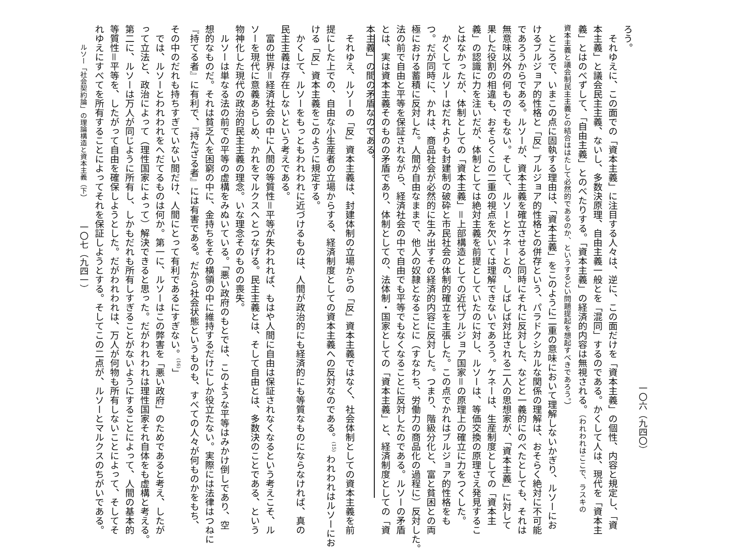一〇六（九四〇）
ろう。
それゆえに、この面での「資本主義」に注目する人々は、逆に、この面だけを「資本主義」の個性、内容と規定し、「資
本主義」と議会民主主義、ないし、多数決原理、自由主義一般とを「混同」するのである。かくして人は、現代を「資本主
義」とはのべずして、「自由主義」とのべたりする。「資本主義」の経済的内容は無視される。（われわれはここで、ラスキの
資本主義と議会制民主主義との結合ははたして必然的であるのか、というするどい問題提起を想起すべきであろう。）
ところで、いまこの点に固執する理由は、「資本主義」をこのように二重の意味において理解しないかぎり、ルソーにお
けるブルジョア的性格と「反」ブルジョア的性格との併存という、パラドクシカルな関係の理解は、おそらく絶対に不可能
であろうからである。ルソーが、資本主義を確立させると同時にそれに反対した、などと一義的にのべたとしても、それは
無意味以外の何ものでもない。そして、ルソーとケネーとの、しばしば対比される二人の思想家が、「資本主義」に対して
果した役割の相違も、おそらくこの二重の視点を欠いては理解できないであろう。ケネーは、生産制度としての「資本主
義」の認識に力を注いだが、体制としては絶対主義を前提としていたのに対し、ルソーは、等価交換の原理さえ発見するこ
とはなかったが、体制としての「資本主義」＝上部構造としての近代ブルジョア国家＝の原理上の確立に力をつくした。
かくしてルソーはだれよりも封建制の破砕と市民社会の体制的確立を主張した。この点でかれはブルジョア的性格をも
つ。だが同時に、かれは、商品社会が必然的に生み出すその経済的内容に反対した。つまり、階級分化と、富と貧困との両
極における蓄積に反対した。人間が自由なままで、他人の奴隷となることに（すなわち、労働力の商品化の過程に）反対した。
法の前で自由と平等を保証されながら、経済社会の中で自由でも平等でもなくなることに反対したのである。ルソーの矛盾
とは、実は資本主義そのものの矛盾であり、体制としての、法体制・国家としての「資本主義」と、経済制度としての「資
本主義」の間の矛盾なのである。
それゆえ、ルソーの「反」資本主義は、封建体制の立場からの「反」資本主義ではなく、社会体制としての資本主義を前
提にした上での、自由な小生産者の立場からする、経済制度としての資本主義への反対なのである。<sup>(15)</sup> われわれはルソーにお
ける「反」資本主義をこのように規定する。
かくして、ルソーをもっともわれわれに近づけるものは、人間が政治的にも経済的にも等質なものにならなければ、真の
民主主義は存在しないという考えである。
富の世界＝経済社会の中に人間の等質性＝平等が失われれば、もはや人間に自由は保証されなくなるという考えこそ、ル
ソーを現代に意義あらしめ、かれをマルクスへとつなげる。民主主義とは、そして自由とは、多数決のことである、という
物神化した現代の政治的民主主義の理念。いな理念そのものの喪失。
ルソーは単なる法の前での平等の虚構をみぬいている。「悪い政府のもとでは、このような平等はみかけ倒しであり、空
想的なものだ。それは貧乏人を困窮の中に、金持ちをその横領の中に維持するだけにしか役立たない。実際には法律はつねに
『持てる者』に有利で、『持たざる者』には有害である。だから社会状態というものも、すべての人々が何ものかをもち、
その中のだれも持ちすぎていない間だけ、人間にとって有利であるにすぎない。<sup>(16)</sup>」
では、ルソーとわれわれをへだてるものは何か。第一に、ルソーはこの弊害を「悪い政府」のためであると考え、したが
って立法と、政治によって（理性国家によって）解決できると思った。だがわれわれは理性国家それ自体をも虚構と考える。
第二に、ルソーは万人が同じように所有し、しかもだれも所有しすぎることがないようにすることによって、人間の基本的
等質性＝平等を、したがって自由を確保しようとした。だがわれわれは、万人が何物も所有しないことによって、そしてそ
れゆえにすべてを所有することによってそれを保証しようとする。そしてこの二点が、ルソーとマルクスのちがいである。
ルソー「社会契約論」の理論構造と資本主義（下） 一〇七（九四一）